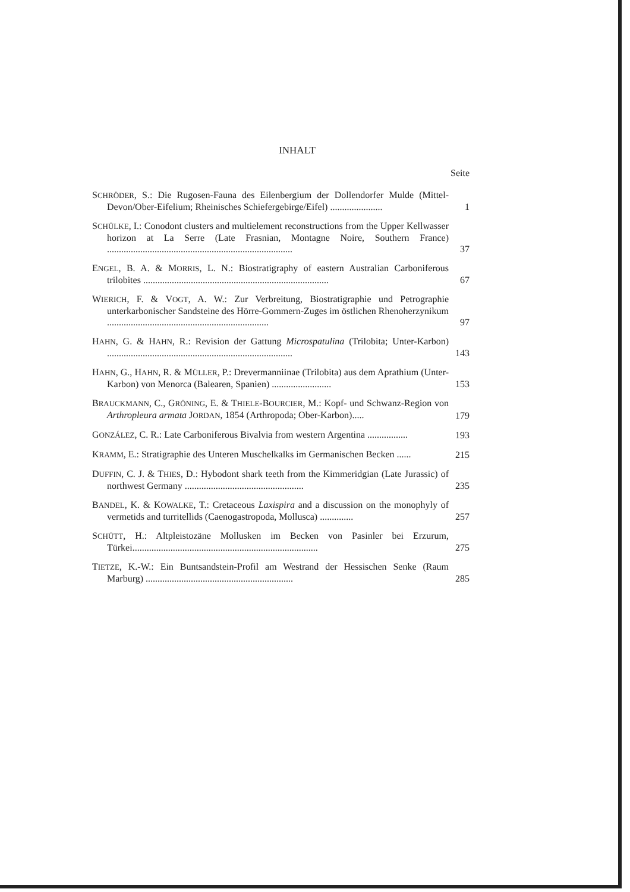INHALT
Seite
SCHRÖDER, S.: Die Rugosen-Fauna des Eilenbergium der Dollendorfer Mulde (Mittel-Devon/Ober-Eifelium; Rheinisches Schiefergebirge/Eifel) ......................
1
SCHÜLKE, I.: Conodont clusters and multielement reconstructions from the Upper Kellwasser horizon at La Serre (Late Frasnian, Montagne Noire, Southern France) ..............................................................................
37
ENGEL, B. A. & MORRIS, L. N.: Biostratigraphy of eastern Australian Carboniferous trilobites ..............................................................................
67
WIERICH, F. & VOGT, A. W.: Zur Verbreitung, Biostratigraphie und Petrographie unterkarbonischer Sandsteine des Hörre-Gommern-Zuges im östlichen Rhenoherzynikum ....................................................................
97
HAHN, G. & HAHN, R.: Revision der Gattung Microspatulina (Trilobita; Unter-Karbon) ..............................................................................
143
HAHN, G., HAHN, R. & MÜLLER, P.: Drevermanniinae (Trilobita) aus dem Aprathium (Unter-Karbon) von Menorca (Balearen, Spanien) .........................
153
BRAUCKMANN, C., GRÖNING, E. & THIELE-BOURCIER, M.: Kopf- und Schwanz-Region von Arthropleura armata JORDAN, 1854 (Arthropoda; Ober-Karbon).....
179
GONZÁLEZ, C. R.: Late Carboniferous Bivalvia from western Argentina .................
193
KRAMM, E.: Stratigraphie des Unteren Muschelkalks im Germanischen Becken ......
215
DUFFIN, C. J. & THIES, D.: Hybodont shark teeth from the Kimmeridgian (Late Jurassic) of northwest Germany ..................................................
235
BANDEL, K. & KOWALKE, T.: Cretaceous Laxispira and a discussion on the monophyly of vermetids and turritellids (Caenogastropoda, Mollusca) ..............
257
SCHÜTT, H.: Altpleistozäne Mollusken im Becken von Pasinler bei Erzurum, Türkei..............................................................................
275
TIETZE, K.-W.: Ein Buntsandstein-Profil am Westrand der Hessischen Senke (Raum Marburg) ..............................................................
285